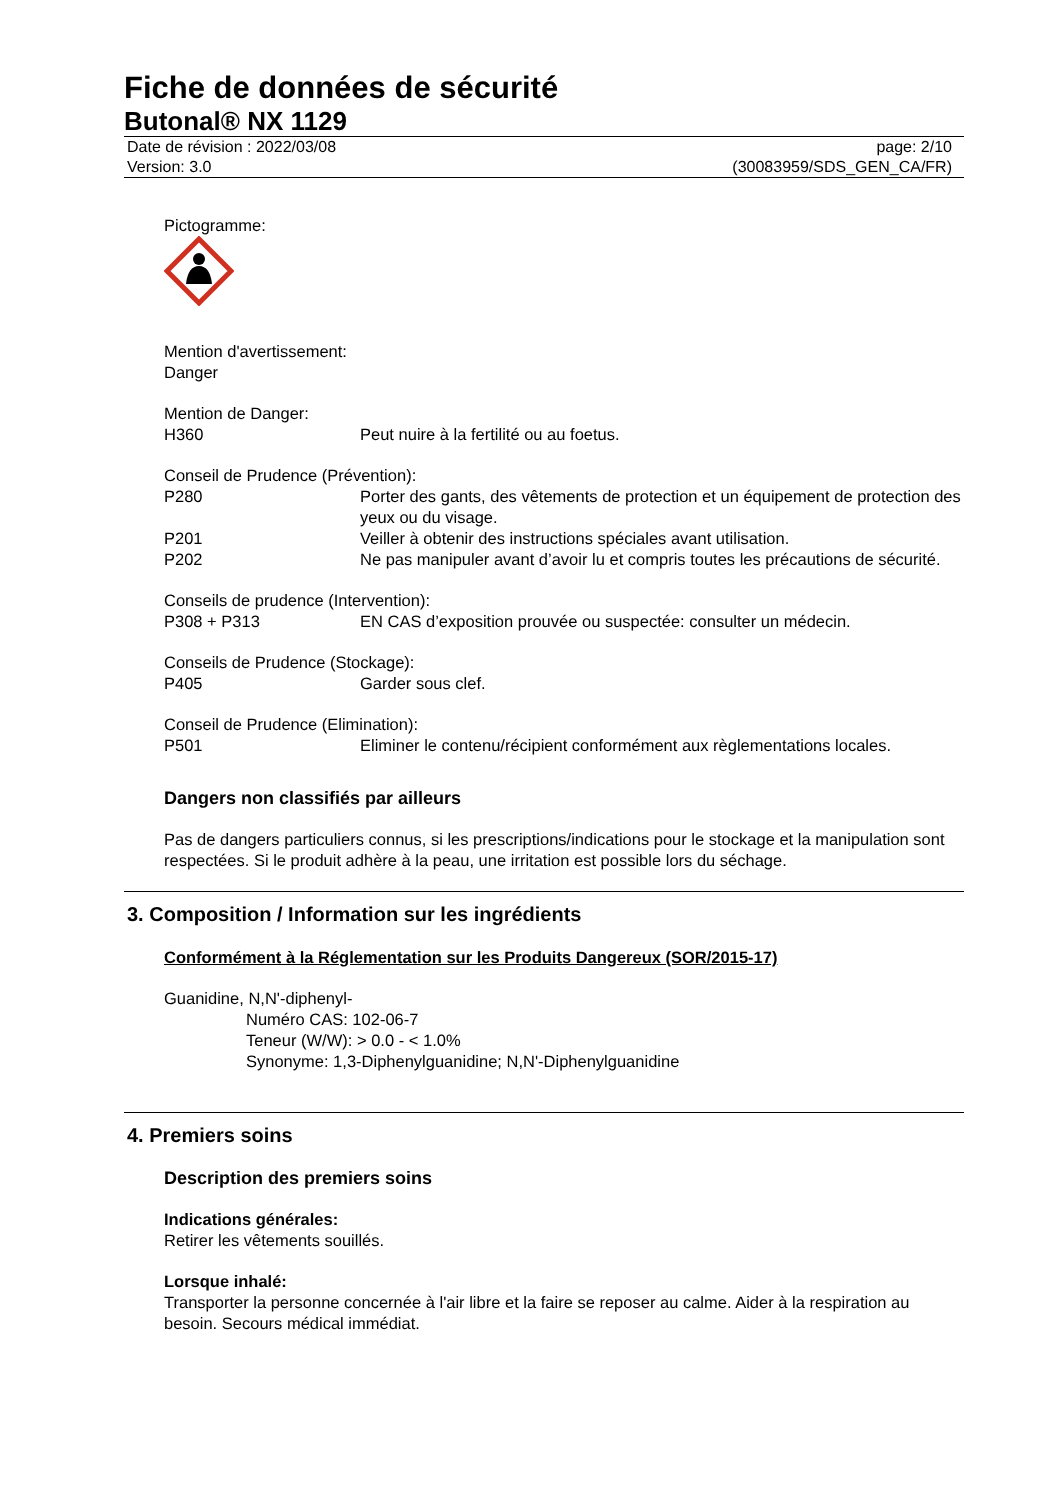Fiche de données de sécurité
Butonal® NX 1129
Date de révision : 2022/03/08
Version: 3.0
page: 2/10
(30083959/SDS_GEN_CA/FR)
Pictogramme:
Mention d'avertissement:
Danger
Mention de Danger:
H360 Peut nuire à la fertilité ou au foetus.
Conseil de Prudence (Prévention):
P280 Porter des gants, des vêtements de protection et un équipement de protection des yeux ou du visage.
P201 Veiller à obtenir des instructions spéciales avant utilisation.
P202 Ne pas manipuler avant d’avoir lu et compris toutes les précautions de sécurité.
Conseils de prudence (Intervention):
P308 + P313 EN CAS d’exposition prouvée ou suspectée: consulter un médecin.
Conseils de Prudence (Stockage):
P405 Garder sous clef.
Conseil de Prudence (Elimination):
P501 Eliminer le contenu/récipient conformément aux règlementations locales.
Dangers non classifiés par ailleurs
Pas de dangers particuliers connus, si les prescriptions/indications pour le stockage et la manipulation sont respectées. Si le produit adhère à la peau, une irritation est possible lors du séchage.
3. Composition / Information sur les ingrédients
Conformément à la Réglementation sur les Produits Dangereux (SOR/2015-17)
Guanidine, N,N'-diphenyl-
Numéro CAS: 102-06-7
Teneur (W/W): > 0.0 - < 1.0%
Synonyme: 1,3-Diphenylguanidine; N,N'-Diphenylguanidine
4. Premiers soins
Description des premiers soins
Indications générales:
Retirer les vêtements souillés.
Lorsque inhalé:
Transporter la personne concernée à l'air libre et la faire se reposer au calme. Aider à la respiration au besoin. Secours médical immédiat.